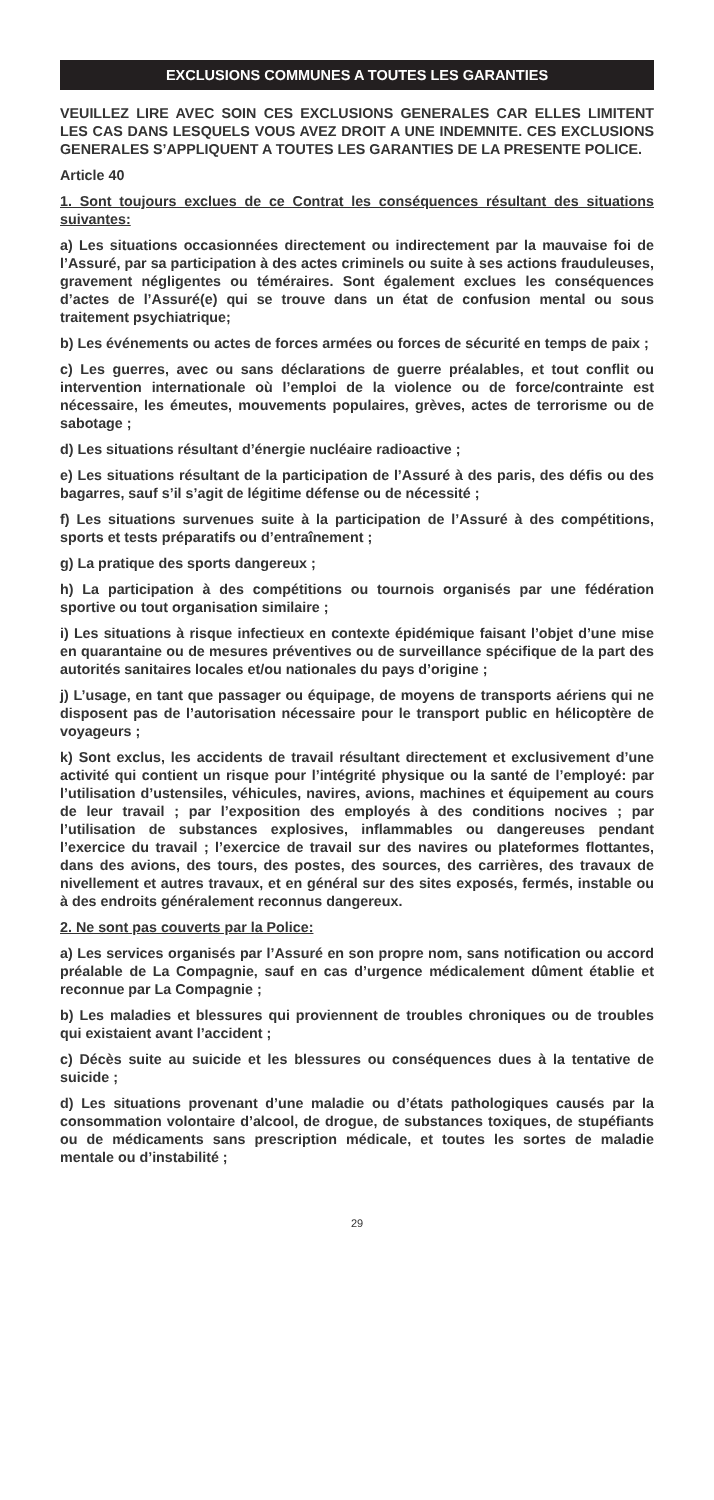EXCLUSIONS COMMUNES A TOUTES LES GARANTIES
VEUILLEZ LIRE AVEC SOIN CES EXCLUSIONS GENERALES CAR ELLES LIMITENT LES CAS DANS LESQUELS VOUS AVEZ DROIT A UNE INDEMNITE. CES EXCLUSIONS GENERALES S’APPLIQUENT A TOUTES LES GARANTIES DE LA PRESENTE POLICE.
Article 40
1. Sont toujours exclues de ce Contrat les conséquences résultant des situations suivantes:
a) Les situations occasionnées directement ou indirectement par la mauvaise foi de l’Assuré, par sa participation à des actes criminels ou suite à ses actions frauduleuses, gravement négligentes ou téméraires. Sont également exclues les conséquences d’actes de l’Assuré(e) qui se trouve dans un état de confusion mental ou sous traitement psychiatrique;
b) Les événements ou actes de forces armées ou forces de sécurité en temps de paix ;
c) Les guerres, avec ou sans déclarations de guerre préalables, et tout conflit ou intervention internationale où l’emploi de la violence ou de force/contrainte est nécessaire, les émeutes, mouvements populaires, grèves, actes de terrorisme ou de sabotage ;
d) Les situations résultant d’énergie nucléaire radioactive ;
e) Les situations résultant de la participation de l’Assuré à des paris, des défis ou des bagarres, sauf s’il s’agit de légitime défense ou de nécessité ;
f) Les situations survenues suite à la participation de l’Assuré à des compétitions, sports et tests préparatifs ou d’entraînement ;
g) La pratique des sports dangereux ;
h) La participation à des compétitions ou tournois organisés par une fédération sportive ou tout organisation similaire ;
i) Les situations à risque infectieux en contexte épidémique faisant l’objet d’une mise en quarantaine ou de mesures préventives ou de surveillance spécifique de la part des autorités sanitaires locales et/ou nationales du pays d’origine ;
j) L’usage, en tant que passager ou équipage, de moyens de transports aériens qui ne disposent pas de l’autorisation nécessaire pour le transport public en hélicoptère de voyageurs ;
k) Sont exclus, les accidents de travail résultant directement et exclusivement d’une activité qui contient un risque pour l’intégrité physique ou la santé de l’employé: par l’utilisation d’ustensiles, véhicules, navires, avions, machines et équipement au cours de leur travail ; par l’exposition des employés à des conditions nocives ; par l’utilisation de substances explosives, inflammables ou dangereuses pendant l’exercice du travail ; l’exercice de travail sur des navires ou plateformes flottantes, dans des avions, des tours, des postes, des sources, des carrières, des travaux de nivellement et autres travaux, et en général sur des sites exposés, fermés, instable ou à des endroits généralement reconnus dangereux.
2. Ne sont pas couverts par la Police:
a) Les services organisés par l’Assuré en son propre nom, sans notification ou accord préalable de La Compagnie, sauf en cas d’urgence médicalement dûment établie et reconnue par La Compagnie ;
b) Les maladies et blessures qui proviennent de troubles chroniques ou de troubles qui existaient avant l’accident ;
c) Décès suite au suicide et les blessures ou conséquences dues à la tentative de suicide ;
d) Les situations provenant d’une maladie ou d’états pathologiques causés par la consommation volontaire d’alcool, de drogue, de substances toxiques, de stupéfiants ou de médicaments sans prescription médicale, et toutes les sortes de maladie mentale ou d’instabilité ;
29